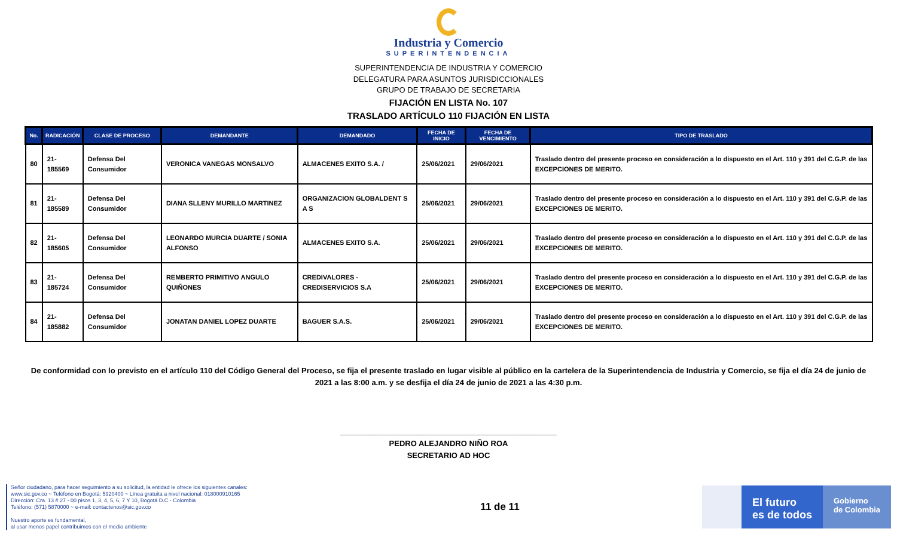Industria y Comercio
SUPERINTENDENCIA
SUPERINTENDENCIA DE INDUSTRIA Y COMERCIO
DELEGATURA PARA ASUNTOS JURISDICCIONALES
GRUPO DE TRABAJO DE SECRETARIA
FIJACIÓN EN LISTA No. 107
TRASLADO ARTÍCULO 110 FIJACIÓN EN LISTA
| No. | RADICACIÓN | CLASE DE PROCESO | DEMANDANTE | DEMANDADO | FECHA DE INICIO | FECHA DE VENCIMIENTO | TIPO DE TRASLADO |
| --- | --- | --- | --- | --- | --- | --- | --- |
| 80 | 21-185569 | Defensa Del Consumidor | VERONICA VANEGAS MONSALVO | ALMACENES EXITO S.A. / | 25/06/2021 | 29/06/2021 | Traslado dentro del presente proceso en consideración a lo dispuesto en el Art. 110 y 391 del C.G.P. de las EXCEPCIONES DE MERITO. |
| 81 | 21-185589 | Defensa Del Consumidor | DIANA SLLENY MURILLO MARTINEZ | ORGANIZACION GLOBALDENT S A S | 25/06/2021 | 29/06/2021 | Traslado dentro del presente proceso en consideración a lo dispuesto en el Art. 110 y 391 del C.G.P. de las EXCEPCIONES DE MERITO. |
| 82 | 21-185605 | Defensa Del Consumidor | LEONARDO MURCIA DUARTE / SONIA ALFONSO | ALMACENES EXITO S.A. | 25/06/2021 | 29/06/2021 | Traslado dentro del presente proceso en consideración a lo dispuesto en el Art. 110 y 391 del C.G.P. de las EXCEPCIONES DE MERITO. |
| 83 | 21-185724 | Defensa Del Consumidor | REMBERTO PRIMITIVO ANGULO QUIÑONES | CREDIVALORES - CREDISERVICIOS S.A | 25/06/2021 | 29/06/2021 | Traslado dentro del presente proceso en consideración a lo dispuesto en el Art. 110 y 391 del C.G.P. de las EXCEPCIONES DE MERITO. |
| 84 | 21-185882 | Defensa Del Consumidor | JONATAN DANIEL LOPEZ DUARTE | BAGUER S.A.S. | 25/06/2021 | 29/06/2021 | Traslado dentro del presente proceso en consideración a lo dispuesto en el Art. 110 y 391 del C.G.P. de las EXCEPCIONES DE MERITO. |
De conformidad con lo previsto en el artículo 110 del Código General del Proceso, se fija el presente traslado en lugar visible al público en la cartelera de la Superintendencia de Industria y Comercio, se fija el día 24 de junio de 2021 a las 8:00 a.m. y se desfija el día 24 de junio de 2021 a las 4:30 p.m.
__________________________________________________
PEDRO ALEJANDRO NIÑO ROA
SECRETARIO AD HOC
Señor ciudadano, para hacer seguimiento a su solicitud, la entidad le ofrece los siguientes canales:
www.sic.gov.co ~ Teléfono en Bogotá: 5920400 ~ Línea gratuita a nivel nacional: 018000910165
Dirección: Cra. 13 # 27 - 00 pisos 1, 3, 4, 5, 6, 7 Y 10, Bogotá D.C.- Colombia
Teléfono: (571) 5870000 ~ e-mail: contactenos@sic.gov.co
Nuestro aporte es fundamental,
al usar menos papel contribuimos con el medio ambiente
11 de 11
El futuro
es de todos
Gobierno
de Colombia